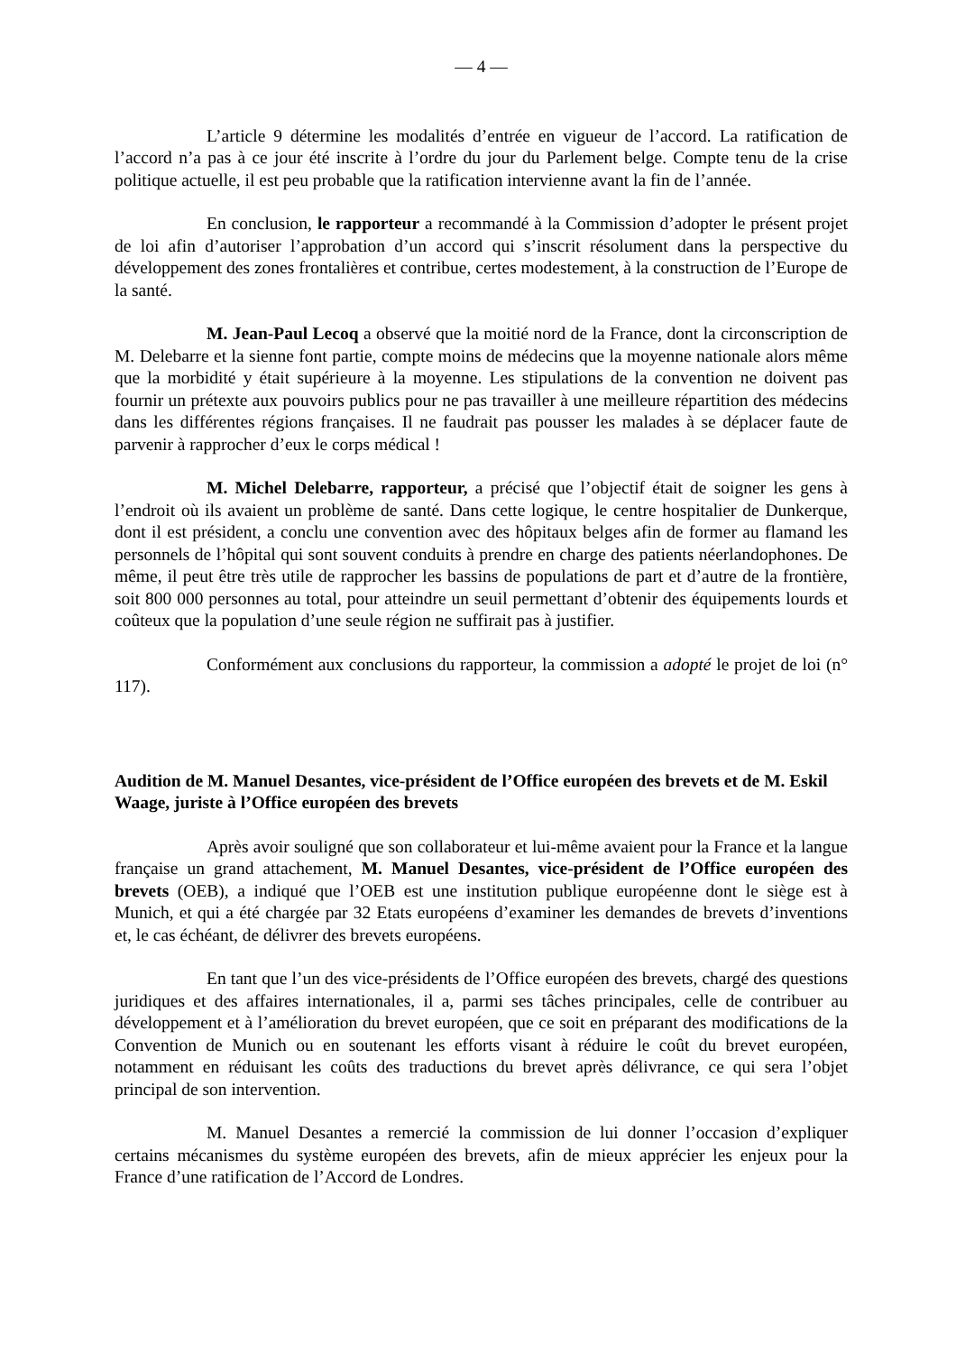— 4 —
L’article 9 détermine les modalités d’entrée en vigueur de l’accord. La ratification de l’accord n’a pas à ce jour été inscrite à l’ordre du jour du Parlement belge. Compte tenu de la crise politique actuelle, il est peu probable que la ratification intervienne avant la fin de l’année.
En conclusion, le rapporteur a recommandé à la Commission d’adopter le présent projet de loi afin d’autoriser l’approbation d’un accord qui s’inscrit résolument dans la perspective du développement des zones frontalières et contribue, certes modestement, à la construction de l’Europe de la santé.
M. Jean-Paul Lecoq a observé que la moitié nord de la France, dont la circonscription de M. Delebarre et la sienne font partie, compte moins de médecins que la moyenne nationale alors même que la morbidité y était supérieure à la moyenne. Les stipulations de la convention ne doivent pas fournir un prétexte aux pouvoirs publics pour ne pas travailler à une meilleure répartition des médecins dans les différentes régions françaises. Il ne faudrait pas pousser les malades à se déplacer faute de parvenir à rapprocher d’eux le corps médical !
M. Michel Delebarre, rapporteur, a précisé que l’objectif était de soigner les gens à l’endroit où ils avaient un problème de santé. Dans cette logique, le centre hospitalier de Dunkerque, dont il est président, a conclu une convention avec des hôpitaux belges afin de former au flamand les personnels de l’hôpital qui sont souvent conduits à prendre en charge des patients néerlandophones. De même, il peut être très utile de rapprocher les bassins de populations de part et d’autre de la frontière, soit 800 000 personnes au total, pour atteindre un seuil permettant d’obtenir des équipements lourds et coûteux que la population d’une seule région ne suffirait pas à justifier.
Conformément aux conclusions du rapporteur, la commission a adopté le projet de loi (n° 117).
Audition de M. Manuel Desantes, vice-président de l’Office européen des brevets et de M. Eskil Waage, juriste à l’Office européen des brevets
Après avoir souligné que son collaborateur et lui-même avaient pour la France et la langue française un grand attachement, M. Manuel Desantes, vice-président de l’Office européen des brevets (OEB), a indiqué que l’OEB est une institution publique européenne dont le siège est à Munich, et qui a été chargée par 32 Etats européens d’examiner les demandes de brevets d’inventions et, le cas échéant, de délivrer des brevets européens.
En tant que l’un des vice-présidents de l’Office européen des brevets, chargé des questions juridiques et des affaires internationales, il a, parmi ses tâches principales, celle de contribuer au développement et à l’amélioration du brevet européen, que ce soit en préparant des modifications de la Convention de Munich ou en soutenant les efforts visant à réduire le coût du brevet européen, notamment en réduisant les coûts des traductions du brevet après délivrance, ce qui sera l’objet principal de son intervention.
M. Manuel Desantes a remercié la commission de lui donner l’occasion d’expliquer certains mécanismes du système européen des brevets, afin de mieux apprécier les enjeux pour la France d’une ratification de l’Accord de Londres.